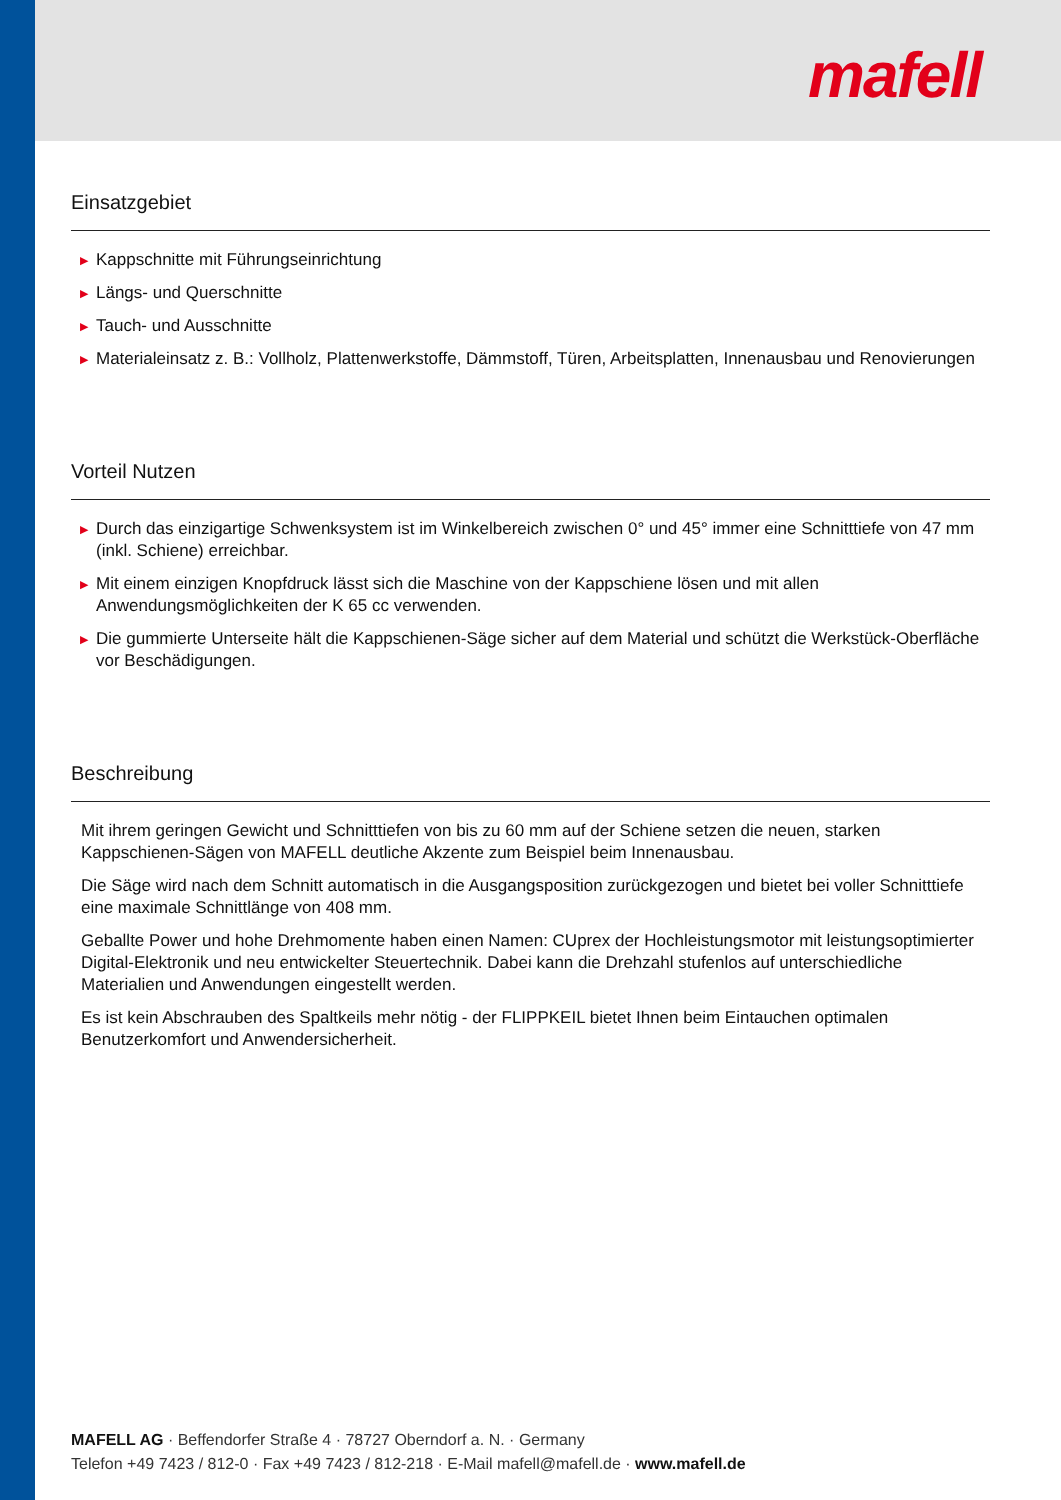mafell
Einsatzgebiet
▶ Kappschnitte mit Führungseinrichtung
▶ Längs- und Querschnitte
▶ Tauch- und Ausschnitte
▶ Materialeinsatz z. B.: Vollholz, Plattenwerkstoffe, Dämmstoff, Türen, Arbeitsplatten, Innenausbau und Renovierungen
Vorteil Nutzen
▶ Durch das einzigartige Schwenksystem ist im Winkelbereich zwischen 0° und 45° immer eine Schnitttiefe von 47 mm (inkl. Schiene) erreichbar.
▶ Mit einem einzigen Knopfdruck lässt sich die Maschine von der Kappschiene lösen und mit allen Anwendungsmöglichkeiten der K 65 cc verwenden.
▶ Die gummierte Unterseite hält die Kappschienen-Säge sicher auf dem Material und schützt die Werkstück-Oberfläche vor Beschädigungen.
Beschreibung
Mit ihrem geringen Gewicht und Schnitttiefen von bis zu 60 mm auf der Schiene setzen die neuen, starken Kappschienen-Sägen von MAFELL deutliche Akzente zum Beispiel beim Innenausbau.
Die Säge wird nach dem Schnitt automatisch in die Ausgangsposition zurückgezogen und bietet bei voller Schnitttiefe eine maximale Schnittlänge von 408 mm.
Geballte Power und hohe Drehmomente haben einen Namen: CUprex der Hochleistungsmotor mit leistungsoptimierter Digital-Elektronik und neu entwickelter Steuertechnik. Dabei kann die Drehzahl stufenlos auf unterschiedliche Materialien und Anwendungen eingestellt werden.
Es ist kein Abschrauben des Spaltkeils mehr nötig - der FLIPPKEIL bietet Ihnen beim Eintauchen optimalen Benutzerkomfort und Anwendersicherheit.
MAFELL AG · Beffendorfer Straße 4 · 78727 Oberndorf a. N. · Germany
Telefon +49 7423 / 812-0 · Fax +49 7423 / 812-218 · E-Mail mafell@mafell.de · www.mafell.de